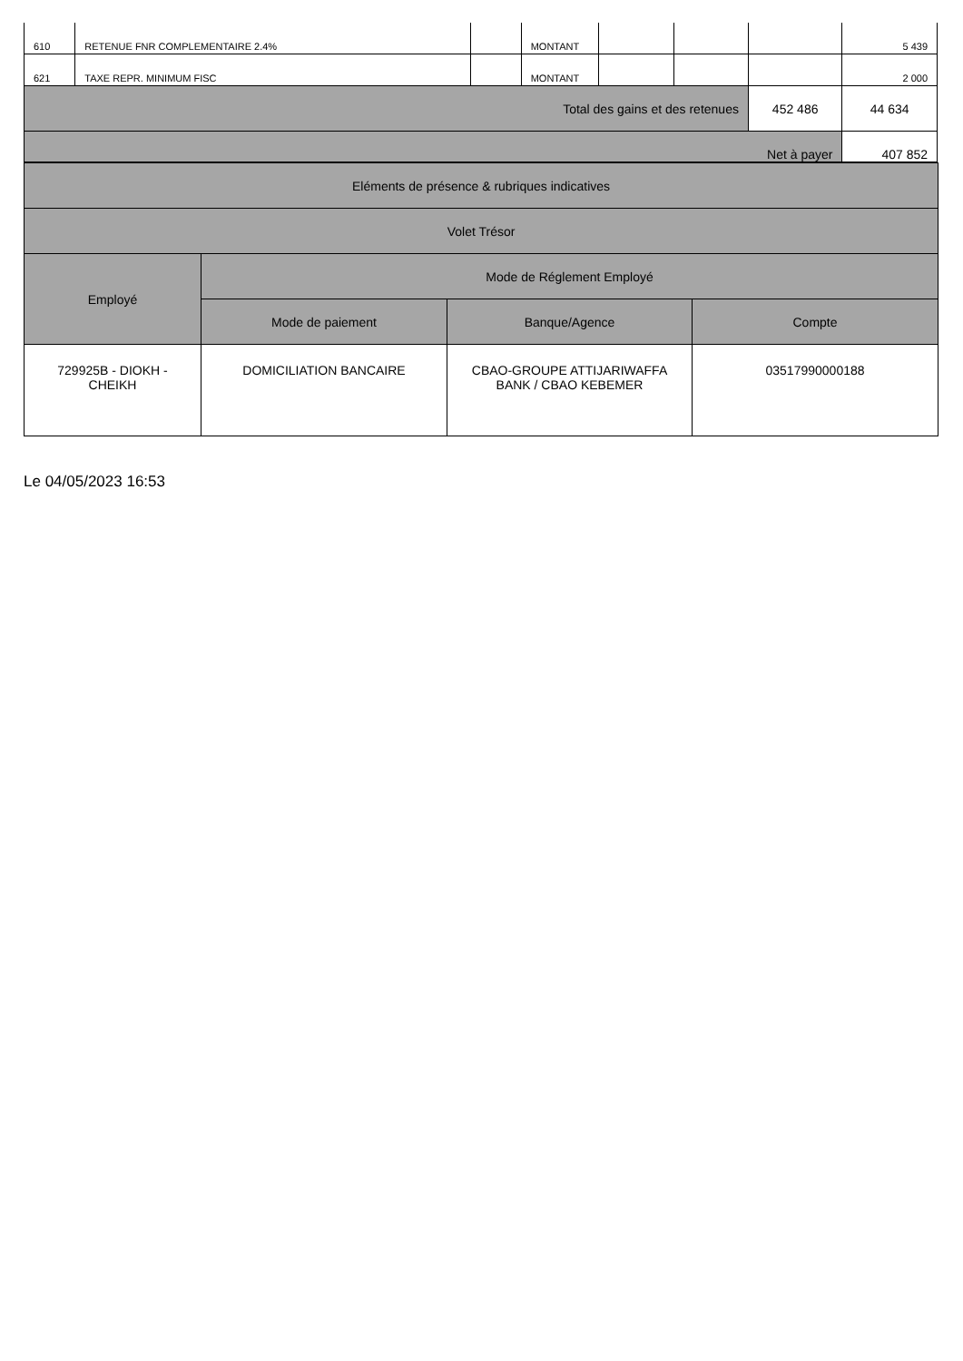| 610 | RETENUE FNR COMPLEMENTAIRE 2.4% | | MONTANT | | | | 5 439 |
| 621 | TAXE REPR. MINIMUM FISC | | MONTANT | | | | 2 000 |
| Total des gains et des retenues | | | | | | 452 486 | 44 634 |
| Net à payer | | | | | | | 407 852 |
| Eléments de présence & rubriques indicatives | | | |
| --- | --- | --- | --- |
| Volet Trésor | | | |
| Employé | Mode de Réglement Employé | | |
| | Mode de paiement | Banque/Agence | Compte |
| 729925B - DIOKH - CHEIKH | DOMICILIATION BANCAIRE | CBAO-GROUPE ATTIJARIWAFFA BANK / CBAO KEBEMER | 03517990000188 |
Le 04/05/2023 16:53